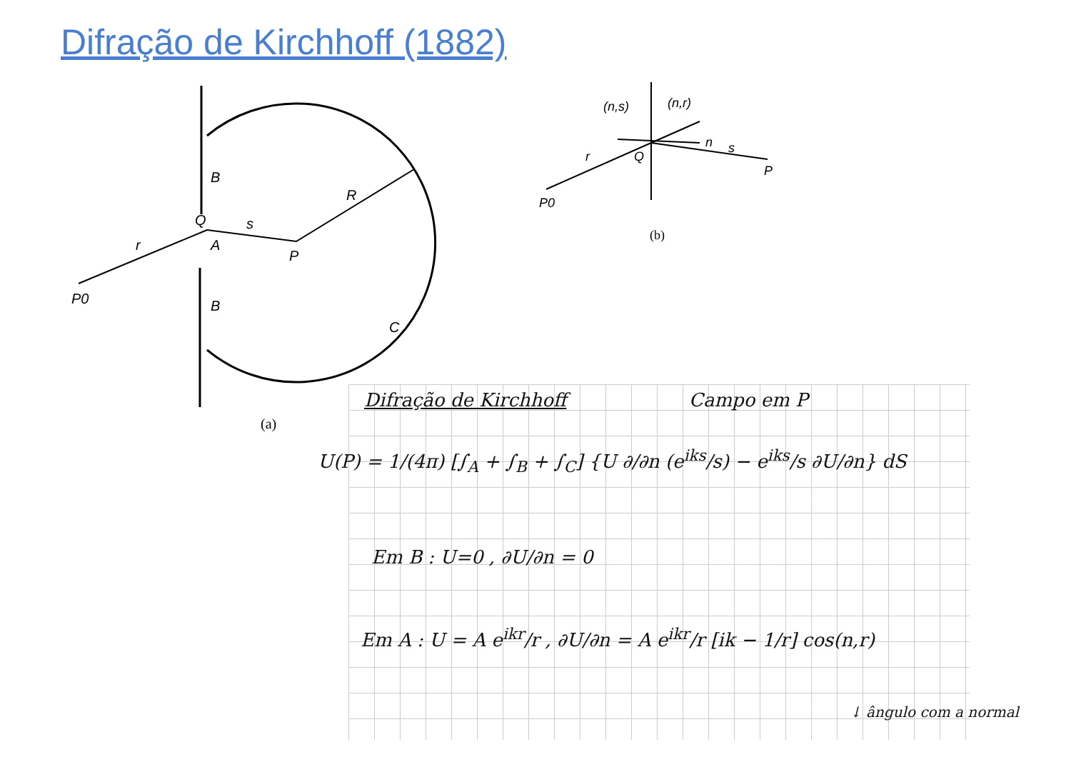Difração de Kirchhoff (1882)
P0
Q
B
A
B
s
P
R
C
r
(a)
(n,s)
(n,r)
n
s
r
Q
P
P0
(b)
Difração de Kirchhoff Campo em P
U(P) = 1/(4π) [∫<sub>A</sub> + ∫<sub>B</sub> + ∫<sub>C</sub>] {U ∂/∂n (e<sup>iks</sup>/s) − e<sup>iks</sup>/s ∂U/∂n} dS
Em B : U=0 , ∂U/∂n = 0
Em A : U = A e<sup>ikr</sup>/r , ∂U/∂n = A e<sup>ikr</sup>/r [ik − 1/r] cos(n,r)
↓ ângulo com a normal